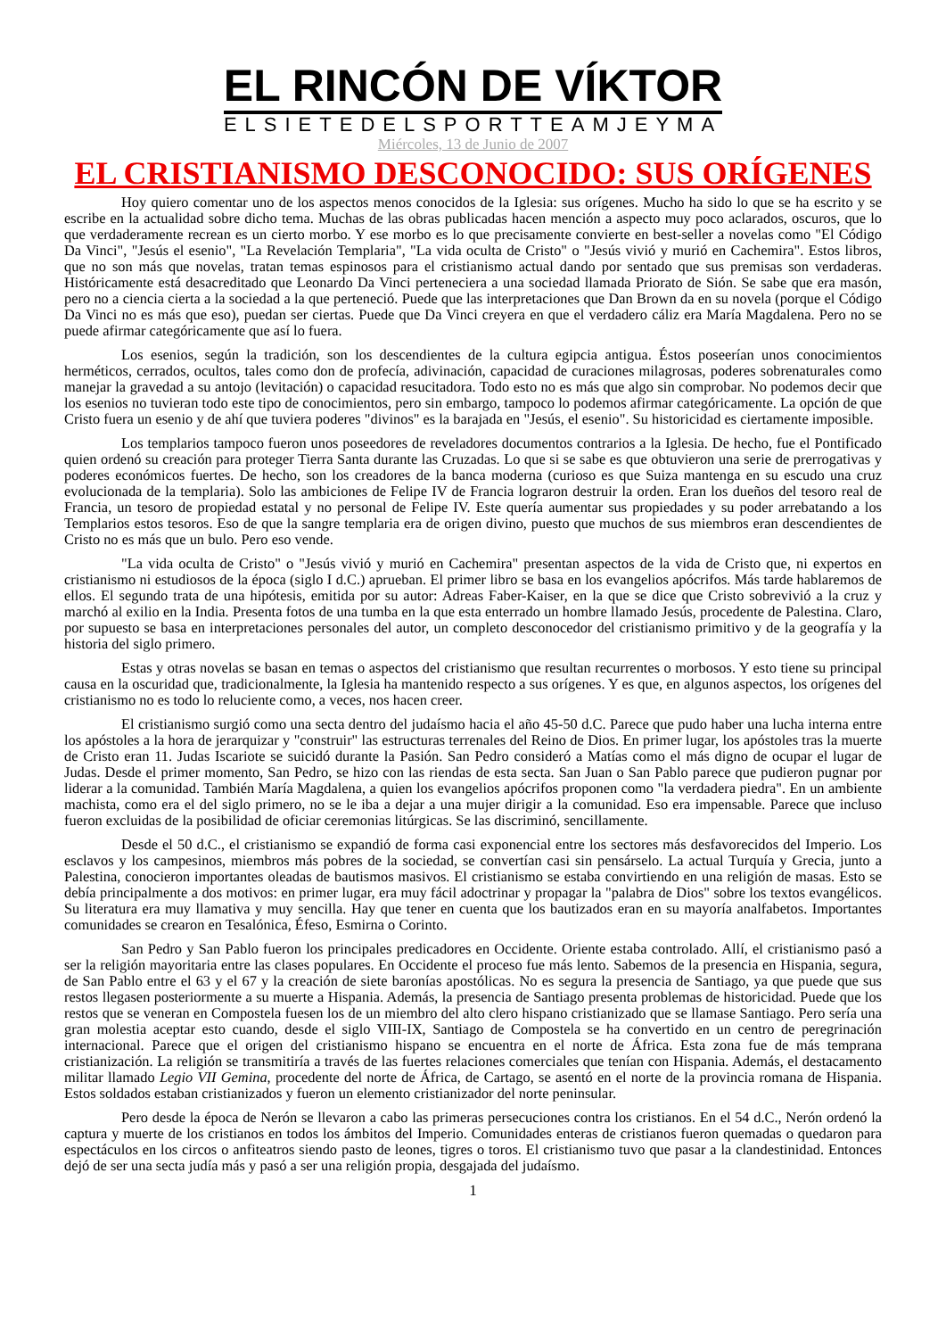EL RINCÓN DE VÍKTOR
ELSIETEDELSPORTTEAMJEYMA
Miércoles, 13 de Junio de 2007
EL CRISTIANISMO DESCONOCIDO: SUS ORÍGENES
Hoy quiero comentar uno de los aspectos menos conocidos de la Iglesia: sus orígenes. Mucho ha sido lo que se ha escrito y se escribe en la actualidad sobre dicho tema. Muchas de las obras publicadas hacen mención a aspecto muy poco aclarados, oscuros, que lo que verdaderamente recrean es un cierto morbo. Y ese morbo es lo que precisamente convierte en best-seller a novelas como "El Código Da Vinci", "Jesús el esenio", "La Revelación Templaria", "La vida oculta de Cristo" o "Jesús vivió y murió en Cachemira". Estos libros, que no son más que novelas, tratan temas espinosos para el cristianismo actual dando por sentado que sus premisas son verdaderas. Históricamente está desacreditado que Leonardo Da Vinci perteneciera a una sociedad llamada Priorato de Sión. Se sabe que era masón, pero no a ciencia cierta a la sociedad a la que perteneció. Puede que las interpretaciones que Dan Brown da en su novela (porque el Código Da Vinci no es más que eso), puedan ser ciertas. Puede que Da Vinci creyera en que el verdadero cáliz era María Magdalena. Pero no se puede afirmar categóricamente que así lo fuera.
Los esenios, según la tradición, son los descendientes de la cultura egipcia antigua. Éstos poseerían unos conocimientos herméticos, cerrados, ocultos, tales como don de profecía, adivinación, capacidad de curaciones milagrosas, poderes sobrenaturales como manejar la gravedad a su antojo (levitación) o capacidad resucitadora. Todo esto no es más que algo sin comprobar. No podemos decir que los esenios no tuvieran todo este tipo de conocimientos, pero sin embargo, tampoco lo podemos afirmar categóricamente. La opción de que Cristo fuera un esenio y de ahí que tuviera poderes "divinos" es la barajada en "Jesús, el esenio". Su historicidad es ciertamente imposible.
Los templarios tampoco fueron unos poseedores de reveladores documentos contrarios a la Iglesia. De hecho, fue el Pontificado quien ordenó su creación para proteger Tierra Santa durante las Cruzadas. Lo que si se sabe es que obtuvieron una serie de prerrogativas y poderes económicos fuertes. De hecho, son los creadores de la banca moderna (curioso es que Suiza mantenga en su escudo una cruz evolucionada de la templaria). Solo las ambiciones de Felipe IV de Francia lograron destruir la orden. Eran los dueños del tesoro real de Francia, un tesoro de propiedad estatal y no personal de Felipe IV. Este quería aumentar sus propiedades y su poder arrebatando a los Templarios estos tesoros. Eso de que la sangre templaria era de origen divino, puesto que muchos de sus miembros eran descendientes de Cristo no es más que un bulo. Pero eso vende.
"La vida oculta de Cristo" o "Jesús vivió y murió en Cachemira" presentan aspectos de la vida de Cristo que, ni expertos en cristianismo ni estudiosos de la época (siglo I d.C.) aprueban. El primer libro se basa en los evangelios apócrifos. Más tarde hablaremos de ellos. El segundo trata de una hipótesis, emitida por su autor: Adreas Faber-Kaiser, en la que se dice que Cristo sobrevivió a la cruz y marchó al exilio en la India. Presenta fotos de una tumba en la que esta enterrado un hombre llamado Jesús, procedente de Palestina. Claro, por supuesto se basa en interpretaciones personales del autor, un completo desconocedor del cristianismo primitivo y de la geografía y la historia del siglo primero.
Estas y otras novelas se basan en temas o aspectos del cristianismo que resultan recurrentes o morbosos. Y esto tiene su principal causa en la oscuridad que, tradicionalmente, la Iglesia ha mantenido respecto a sus orígenes. Y es que, en algunos aspectos, los orígenes del cristianismo no es todo lo reluciente como, a veces, nos hacen creer.
El cristianismo surgió como una secta dentro del judaísmo hacia el año 45-50 d.C. Parece que pudo haber una lucha interna entre los apóstoles a la hora de jerarquizar y "construir" las estructuras terrenales del Reino de Dios. En primer lugar, los apóstoles tras la muerte de Cristo eran 11. Judas Iscariote se suicidó durante la Pasión. San Pedro consideró a Matías como el más digno de ocupar el lugar de Judas. Desde el primer momento, San Pedro, se hizo con las riendas de esta secta. San Juan o San Pablo parece que pudieron pugnar por liderar a la comunidad. También María Magdalena, a quien los evangelios apócrifos proponen como "la verdadera piedra". En un ambiente machista, como era el del siglo primero, no se le iba a dejar a una mujer dirigir a la comunidad. Eso era impensable. Parece que incluso fueron excluidas de la posibilidad de oficiar ceremonias litúrgicas. Se las discriminó, sencillamente.
Desde el 50 d.C., el cristianismo se expandió de forma casi exponencial entre los sectores más desfavorecidos del Imperio. Los esclavos y los campesinos, miembros más pobres de la sociedad, se convertían casi sin pensárselo. La actual Turquía y Grecia, junto a Palestina, conocieron importantes oleadas de bautismos masivos. El cristianismo se estaba convirtiendo en una religión de masas. Esto se debía principalmente a dos motivos: en primer lugar, era muy fácil adoctrinar y propagar la "palabra de Dios" sobre los textos evangélicos. Su literatura era muy llamativa y muy sencilla. Hay que tener en cuenta que los bautizados eran en su mayoría analfabetos. Importantes comunidades se crearon en Tesalónica, Éfeso, Esmirna o Corinto.
San Pedro y San Pablo fueron los principales predicadores en Occidente. Oriente estaba controlado. Allí, el cristianismo pasó a ser la religión mayoritaria entre las clases populares. En Occidente el proceso fue más lento. Sabemos de la presencia en Hispania, segura, de San Pablo entre el 63 y el 67 y la creación de siete baronías apostólicas. No es segura la presencia de Santiago, ya que puede que sus restos llegasen posteriormente a su muerte a Hispania. Además, la presencia de Santiago presenta problemas de historicidad. Puede que los restos que se veneran en Compostela fuesen los de un miembro del alto clero hispano cristianizado que se llamase Santiago. Pero sería una gran molestia aceptar esto cuando, desde el siglo VIII-IX, Santiago de Compostela se ha convertido en un centro de peregrinación internacional. Parece que el origen del cristianismo hispano se encuentra en el norte de África. Esta zona fue de más temprana cristianización. La religión se transmitiría a través de las fuertes relaciones comerciales que tenían con Hispania. Además, el destacamento militar llamado Legio VII Gemina, procedente del norte de África, de Cartago, se asentó en el norte de la provincia romana de Hispania. Estos soldados estaban cristianizados y fueron un elemento cristianizador del norte peninsular.
Pero desde la época de Nerón se llevaron a cabo las primeras persecuciones contra los cristianos. En el 54 d.C., Nerón ordenó la captura y muerte de los cristianos en todos los ámbitos del Imperio. Comunidades enteras de cristianos fueron quemadas o quedaron para espectáculos en los circos o anfiteatros siendo pasto de leones, tigres o toros. El cristianismo tuvo que pasar a la clandestinidad. Entonces dejó de ser una secta judía más y pasó a ser una religión propia, desgajada del judaísmo.
1